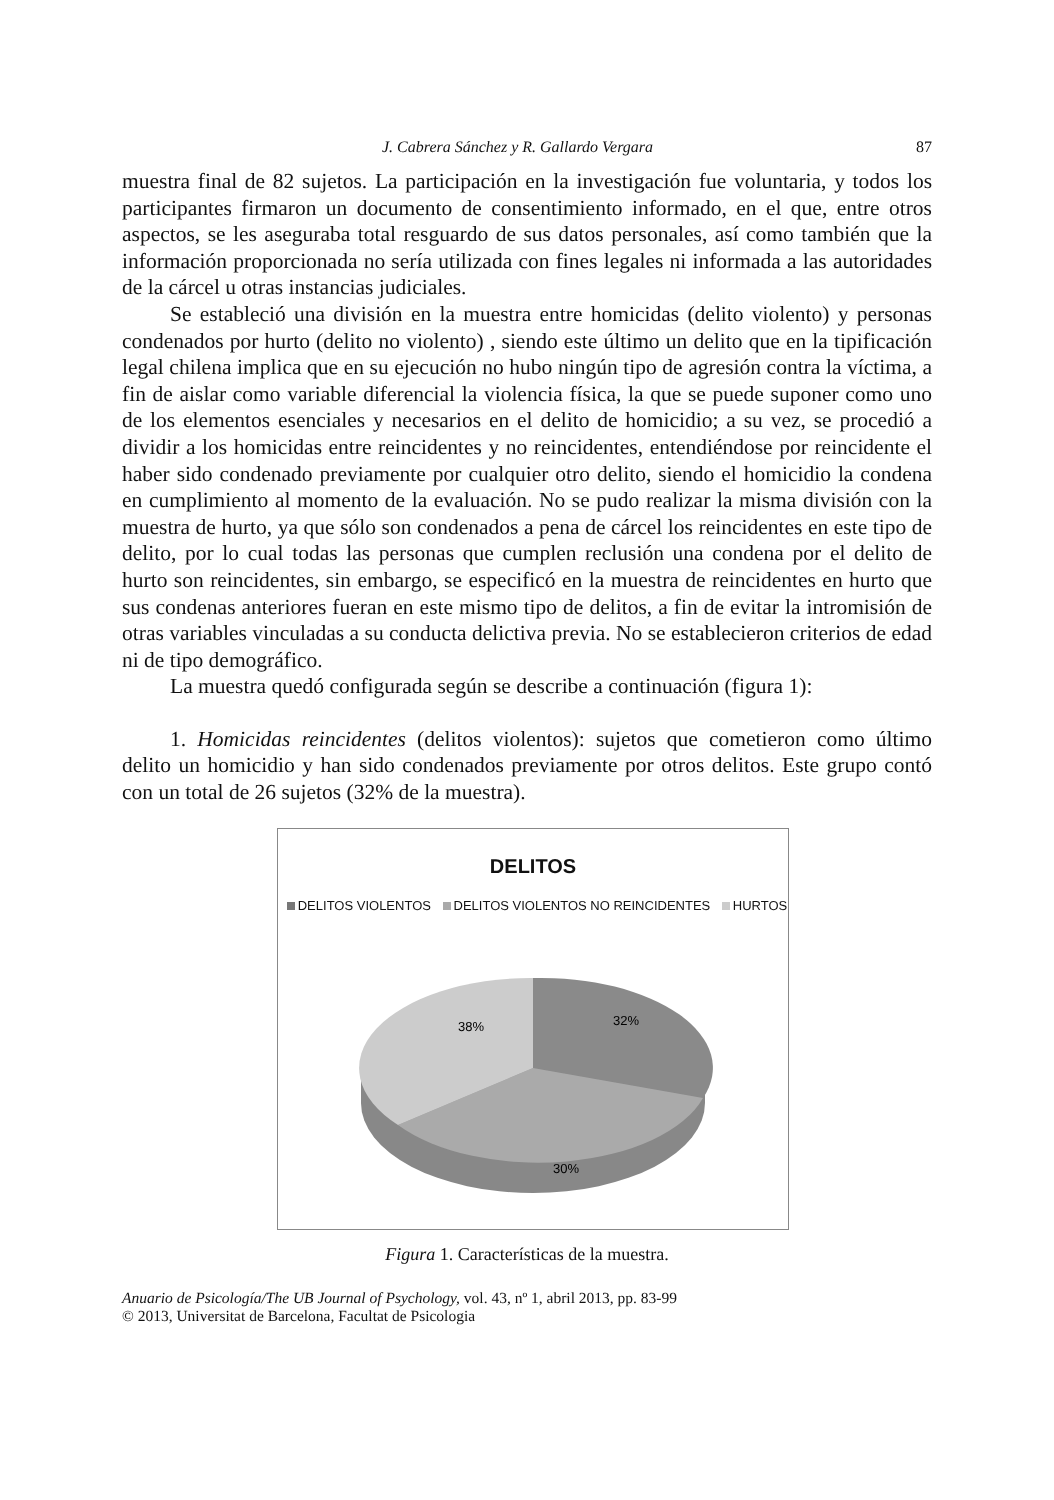J. Cabrera Sánchez y R. Gallardo Vergara 87
muestra final de 82 sujetos. La participación en la investigación fue voluntaria, y todos los participantes firmaron un documento de consentimiento informado, en el que, entre otros aspectos, se les aseguraba total resguardo de sus datos personales, así como también que la información proporcionada no sería utilizada con fines legales ni informada a las autoridades de la cárcel u otras instancias judiciales.
Se estableció una división en la muestra entre homicidas (delito violento) y personas condenados por hurto (delito no violento) , siendo este último un delito que en la tipificación legal chilena implica que en su ejecución no hubo ningún tipo de agresión contra la víctima, a fin de aislar como variable diferencial la violencia física, la que se puede suponer como uno de los elementos esenciales y necesarios en el delito de homicidio; a su vez, se procedió a dividir a los homicidas entre reincidentes y no reincidentes, entendiéndose por reincidente el haber sido condenado previamente por cualquier otro delito, siendo el homicidio la condena en cumplimiento al momento de la evaluación. No se pudo realizar la misma división con la muestra de hurto, ya que sólo son condenados a pena de cárcel los reincidentes en este tipo de delito, por lo cual todas las personas que cumplen reclusión una condena por el delito de hurto son reincidentes, sin embargo, se especificó en la muestra de reincidentes en hurto que sus condenas anteriores fueran en este mismo tipo de delitos, a fin de evitar la intromisión de otras variables vinculadas a su conducta delictiva previa. No se establecieron criterios de edad ni de tipo demográfico.
La muestra quedó configurada según se describe a continuación (figura 1):
1. Homicidas reincidentes (delitos violentos): sujetos que cometieron como último delito un homicidio y han sido condenados previamente por otros delitos. Este grupo contó con un total de 26 sujetos (32% de la muestra).
DELITOS
DELITOS VIOLENTOS DELITOS VIOLENTOS NO REINCIDENTES HURTOS
32%
30%
38%
Figura 1. Características de la muestra.
Anuario de Psicología/The UB Journal of Psychology, vol. 43, nº 1, abril 2013, pp. 83-99
© 2013, Universitat de Barcelona, Facultat de Psicologia